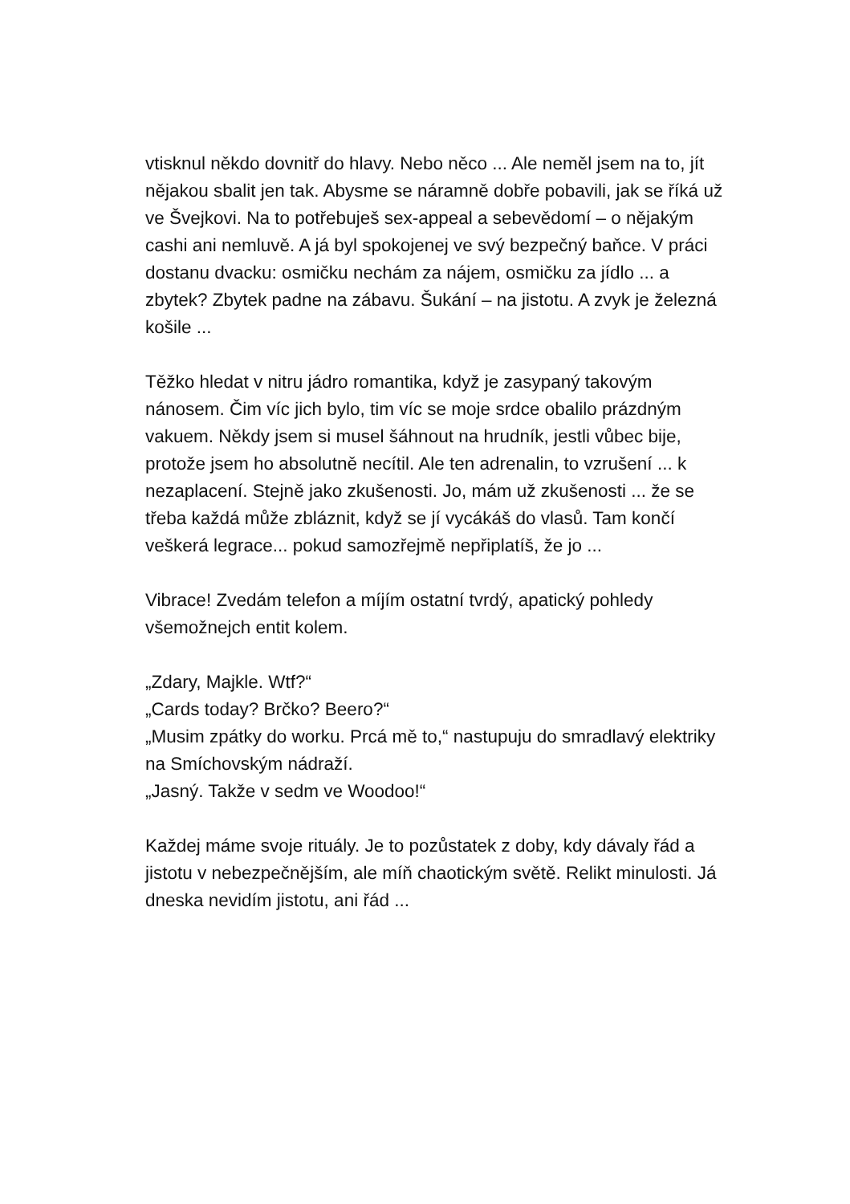vtisknul někdo dovnitř do hlavy. Nebo něco ... Ale neměl jsem na to, jít nějakou sbalit jen tak. Abysme se náramně dobře pobavili, jak se říká už ve Švejkovi. Na to potřebuješ sex-appeal a sebevědomí – o nějakým cashi ani nemluvě. A já byl spokojenej ve svý bezpečný baňce. V práci dostanu dvacku: osmičku nechám za nájem, osmičku za jídlo ... a zbytek? Zbytek padne na zábavu. Šukání – na jistotu. A zvyk je železná košile ...
Těžko hledat v nitru jádro romantika, když je zasypaný takovým nánosem. Čim víc jich bylo, tim víc se moje srdce obalilo prázdným vakuem. Někdy jsem si musel šáhnout na hrudník, jestli vůbec bije, protože jsem ho absolutně necítil. Ale ten adrenalin, to vzrušení ... k nezaplacení. Stejně jako zkušenosti. Jo, mám už zkušenosti ... že se třeba každá může zbláznit, když se jí vycákáš do vlasů. Tam končí veškerá legrace... pokud samozřejmě nepřiplatíš, že jo ...
Vibrace! Zvedám telefon a míjím ostatní tvrdý, apatický pohledy všemožnejch entit kolem.
„Zdary, Majkle. Wtf?“
„Cards today? Brčko? Beero?“
„Musim zpátky do worku. Prcá mě to,“ nastupuju do smradlavý elektriky na Smíchovským nádraží.
„Jasný. Takže v sedm ve Woodoo!“
Každej máme svoje rituály. Je to pozůstatek z doby, kdy dávaly řád a jistotu v nebezpečnějším, ale míň chaotickým světě. Relikt minulosti. Já dneska nevidím jistotu, ani řád ...